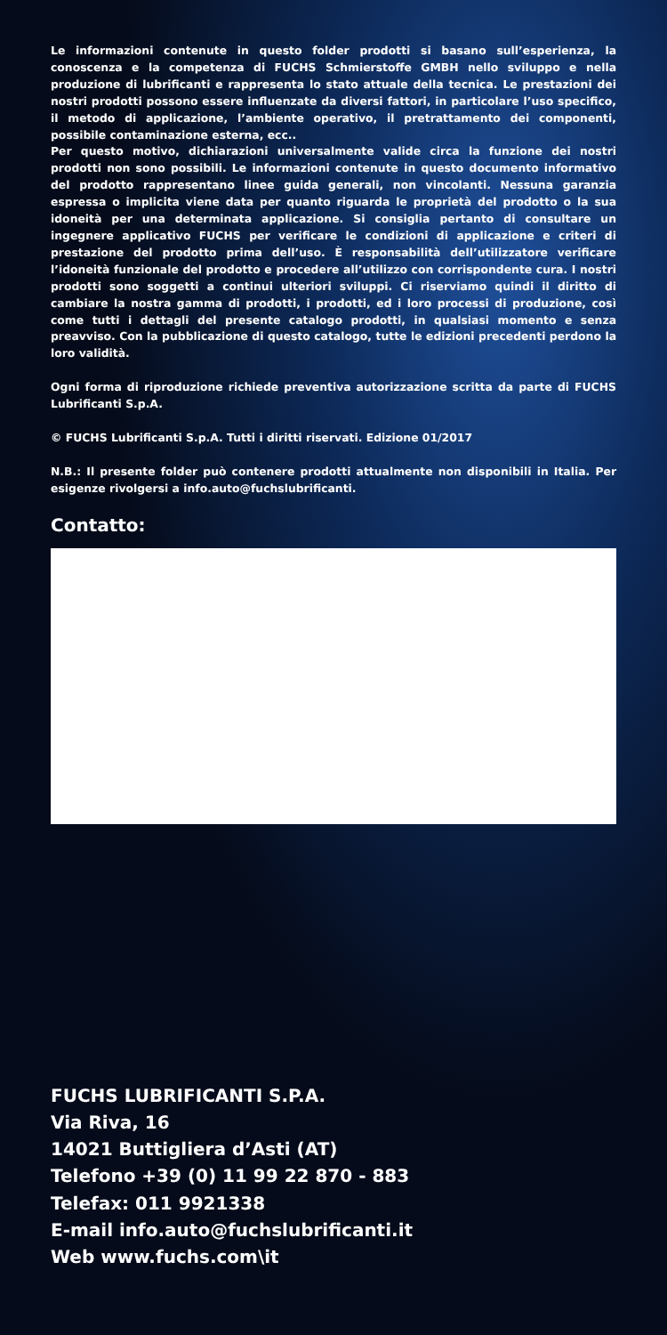Le informazioni contenute in questo folder prodotti si basano sull’esperienza, la conoscenza e la competenza di FUCHS Schmierstoffe GMBH nello sviluppo e nella produzione di lubrificanti e rappresenta lo stato attuale della tecnica. Le prestazioni dei nostri prodotti possono essere influenzate da diversi fattori, in particolare l’uso specifico, il metodo di applicazione, l’ambiente operativo, il pretrattamento dei componenti, possibile contaminazione esterna, ecc..
Per questo motivo, dichiarazioni universalmente valide circa la funzione dei nostri prodotti non sono possibili. Le informazioni contenute in questo documento informativo del prodotto rappresentano linee guida generali, non vincolanti. Nessuna garanzia espressa o implicita viene data per quanto riguarda le proprietà del prodotto o la sua idoneità per una determinata applicazione. Si consiglia pertanto di consultare un ingegnere applicativo FUCHS per verificare le condizioni di applicazione e criteri di prestazione del prodotto prima dell’uso. È responsabilità dell’utilizzatore verificare l’idoneità funzionale del prodotto e procedere all’utilizzo con corrispondente cura. I nostri prodotti sono soggetti a continui ulteriori sviluppi. Ci riserviamo quindi il diritto di cambiare la nostra gamma di prodotti, i prodotti, ed i loro processi di produzione, così come tutti i dettagli del presente catalogo prodotti, in qualsiasi momento e senza preavviso. Con la pubblicazione di questo catalogo, tutte le edizioni precedenti perdono la loro validità.
Ogni forma di riproduzione richiede preventiva autorizzazione scritta da parte di FUCHS Lubrificanti S.p.A.
© FUCHS Lubrificanti S.p.A. Tutti i diritti riservati. Edizione 01/2017
N.B.: Il presente folder può contenere prodotti attualmente non disponibili in Italia. Per esigenze rivolgersi a info.auto@fuchslubrificanti.
Contatto:
FUCHS LUBRIFICANTI S.P.A.
Via Riva, 16
14021 Buttigliera d’Asti (AT)
Telefono +39 (0) 11 99 22 870 - 883
Telefax: 011 9921338
E-mail info.auto@fuchslubrificanti.it
Web www.fuchs.com\it